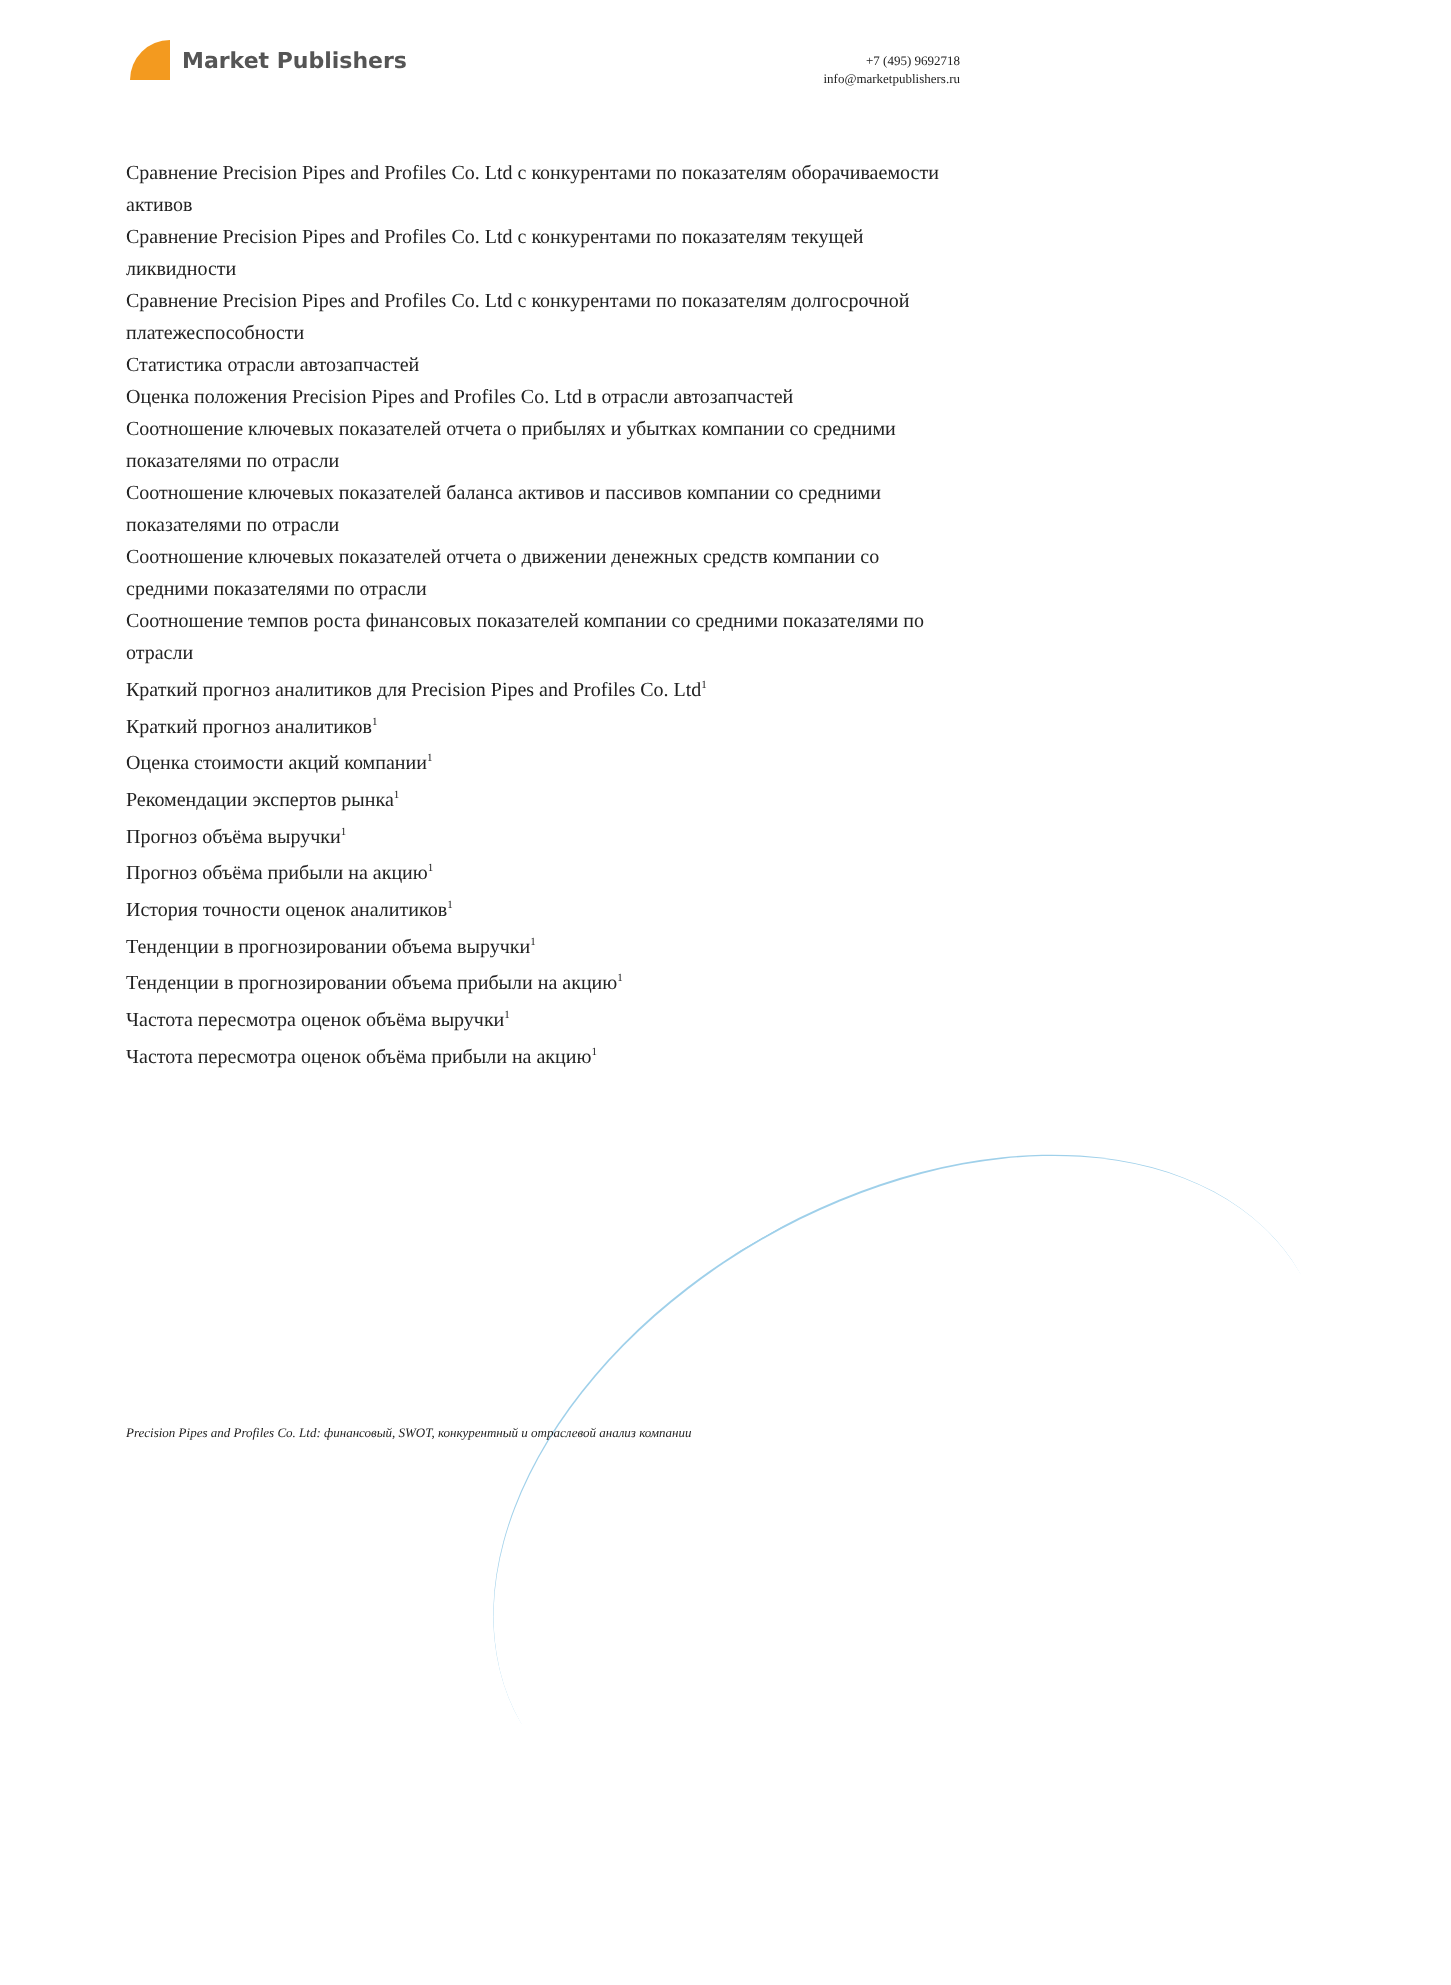Market Publishers
+7 (495) 9692718
info@marketpublishers.ru
Сравнение Precision Pipes and Profiles Co. Ltd с конкурентами по показателям оборачиваемости активов
Сравнение Precision Pipes and Profiles Co. Ltd с конкурентами по показателям текущей ликвидности
Сравнение Precision Pipes and Profiles Co. Ltd с конкурентами по показателям долгосрочной платежеспособности
Статистика отрасли автозапчастей
Оценка положения Precision Pipes and Profiles Co. Ltd в отрасли автозапчастей
Соотношение ключевых показателей отчета о прибылях и убытках компании со средними показателями по отрасли
Соотношение ключевых показателей баланса активов и пассивов компании со средними показателями по отрасли
Соотношение ключевых показателей отчета о движении денежных средств компании со средними показателями по отрасли
Соотношение темпов роста финансовых показателей компании со средними показателями по отрасли
Краткий прогноз аналитиков для Precision Pipes and Profiles Co. Ltd<sup>1</sup>
Краткий прогноз аналитиков<sup>1</sup>
Оценка стоимости акций компании<sup>1</sup>
Рекомендации экспертов рынка<sup>1</sup>
Прогноз объёма выручки<sup>1</sup>
Прогноз объёма прибыли на акцию<sup>1</sup>
История точности оценок аналитиков<sup>1</sup>
Тенденции в прогнозировании объема выручки<sup>1</sup>
Тенденции в прогнозировании объема прибыли на акцию<sup>1</sup>
Частота пересмотра оценок объёма выручки<sup>1</sup>
Частота пересмотра оценок объёма прибыли на акцию<sup>1</sup>
Precision Pipes and Profiles Co. Ltd: финансовый, SWOT, конкурентный и отраслевой анализ компании